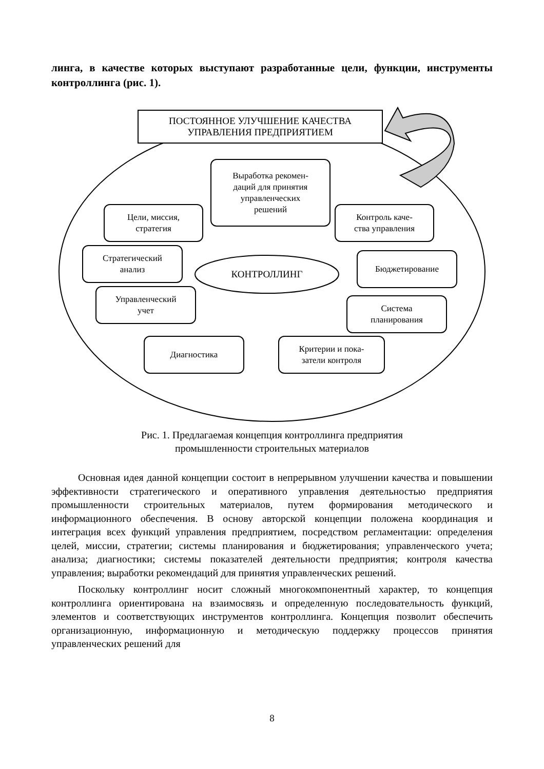линга, в качестве которых выступают разработанные цели, функции, инструменты контроллинга (рис. 1).
ПОСТОЯННОЕ УЛУЧШЕНИЕ КАЧЕСТВА
УПРАВЛЕНИЯ ПРЕДПРИЯТИЕМ
Выработка рекомен-
даций для принятия
управленческих
решений
Цели, миссия,
стратегия
Контроль каче-
ства управления
Стратегический
анализ
КОНТРОЛЛИНГ
Бюджетирование
Управленческий
учет
Система
планирования
Диагностика
Критерии и пока-
затели контроля
Рис. 1. Предлагаемая концепция контроллинга предприятия
промышленности строительных материалов
Основная идея данной концепции состоит в непрерывном улучшении качества и повышении эффективности стратегического и оперативного управления деятельностью предприятия промышленности строительных материалов, путем формирования методического и информационного обеспечения. В основу авторской концепции положена координация и интеграция всех функций управления предприятием, посредством регламентации: определения целей, миссии, стратегии; системы планирования и бюджетирования; управленческого учета; анализа; диагностики; системы показателей деятельности предприятия; контроля качества управления; выработки рекомендаций для принятия управленческих решений.
Поскольку контроллинг носит сложный многокомпонентный характер, то концепция контроллинга ориентирована на взаимосвязь и определенную последовательность функций, элементов и соответствующих инструментов контроллинга. Концепция позволит обеспечить организационную, информационную и методическую поддержку процессов принятия управленческих решений для
8